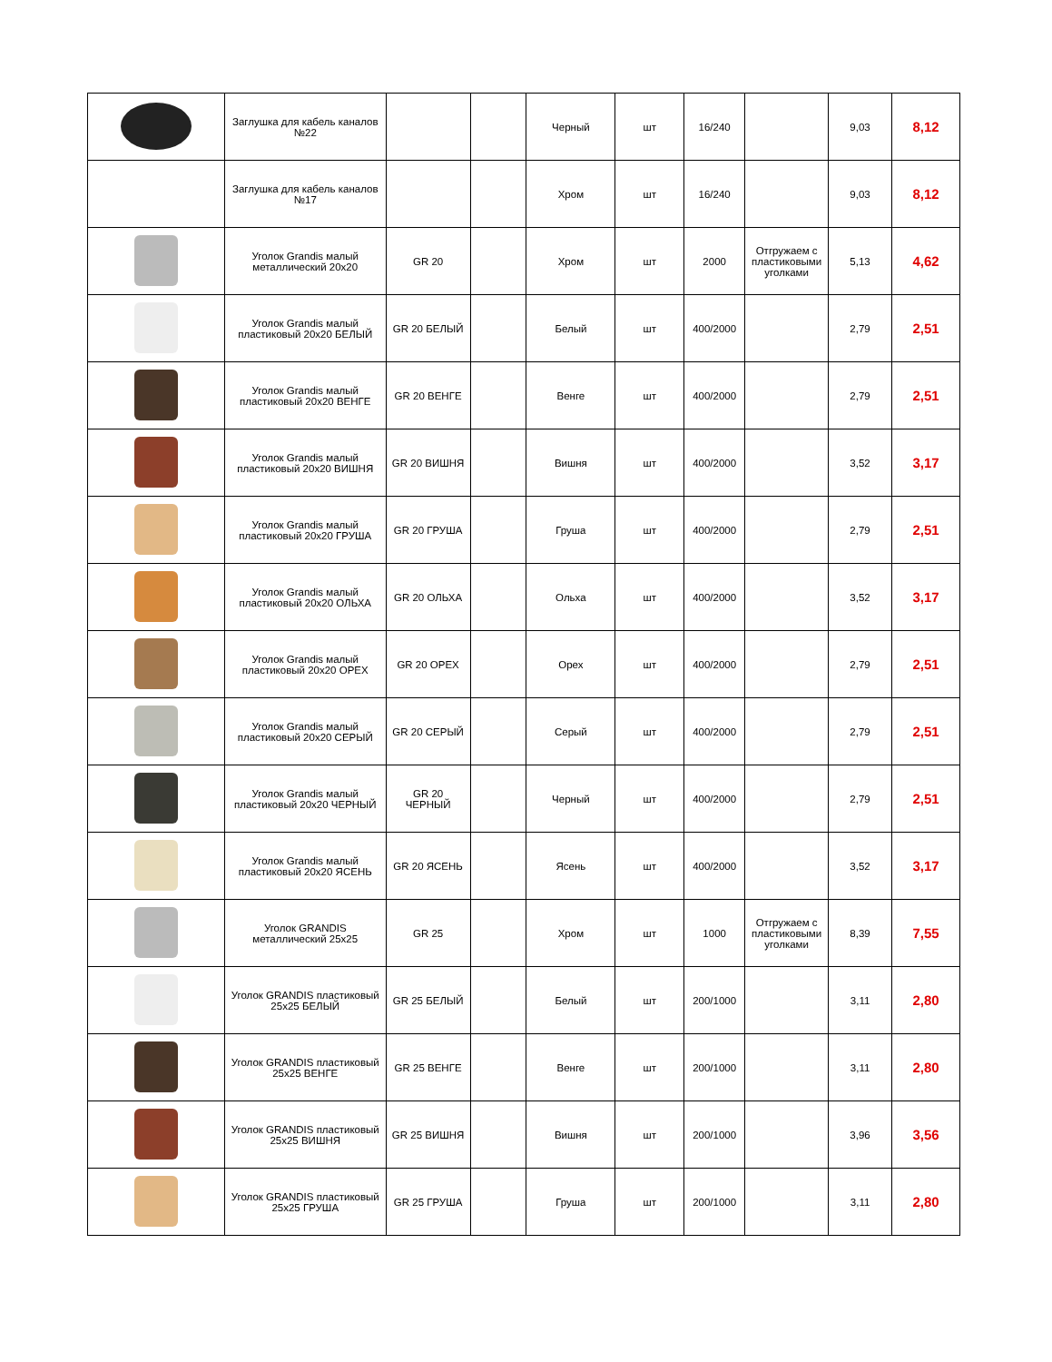| | Заглушка для кабель каналов №22 | | | Черный | шт | 16/240 | | 9,03 | 8,12 |
| | Заглушка для кабель каналов №17 | | | Хром | шт | 16/240 | | 9,03 | 8,12 |
| | Уголок Grandis малый металлический 20х20 | GR 20 | | Хром | шт | 2000 | Отгружаем с пластиковыми уголками | 5,13 | 4,62 |
| | Уголок Grandis малый пластиковый 20х20 БЕЛЫЙ | GR 20 БЕЛЫЙ | | Белый | шт | 400/2000 | | 2,79 | 2,51 |
| | Уголок Grandis малый пластиковый 20х20 ВЕНГЕ | GR 20 ВЕНГЕ | | Венге | шт | 400/2000 | | 2,79 | 2,51 |
| | Уголок Grandis малый пластиковый 20х20 ВИШНЯ | GR 20 ВИШНЯ | | Вишня | шт | 400/2000 | | 3,52 | 3,17 |
| | Уголок Grandis малый пластиковый 20х20 ГРУША | GR 20 ГРУША | | Груша | шт | 400/2000 | | 2,79 | 2,51 |
| | Уголок Grandis малый пластиковый 20х20 ОЛЬХА | GR 20 ОЛЬХА | | Ольха | шт | 400/2000 | | 3,52 | 3,17 |
| | Уголок Grandis малый пластиковый 20х20 ОРЕХ | GR 20 ОРЕХ | | Орех | шт | 400/2000 | | 2,79 | 2,51 |
| | Уголок Grandis малый пластиковый 20х20 СЕРЫЙ | GR 20 СЕРЫЙ | | Серый | шт | 400/2000 | | 2,79 | 2,51 |
| | Уголок Grandis малый пластиковый 20х20 ЧЕРНЫЙ | GR 20 ЧЕРНЫЙ | | Черный | шт | 400/2000 | | 2,79 | 2,51 |
| | Уголок Grandis малый пластиковый 20х20 ЯСЕНЬ | GR 20 ЯСЕНЬ | | Ясень | шт | 400/2000 | | 3,52 | 3,17 |
| | Уголок GRANDIS металлический 25х25 | GR 25 | | Хром | шт | 1000 | Отгружаем с пластиковыми уголками | 8,39 | 7,55 |
| | Уголок GRANDIS пластиковый 25х25 БЕЛЫЙ | GR 25 БЕЛЫЙ | | Белый | шт | 200/1000 | | 3,11 | 2,80 |
| | Уголок GRANDIS пластиковый 25х25 ВЕНГЕ | GR 25 ВЕНГЕ | | Венге | шт | 200/1000 | | 3,11 | 2,80 |
| | Уголок GRANDIS пластиковый 25х25 ВИШНЯ | GR 25 ВИШНЯ | | Вишня | шт | 200/1000 | | 3,96 | 3,56 |
| | Уголок GRANDIS пластиковый 25х25 ГРУША | GR 25 ГРУША | | Груша | шт | 200/1000 | | 3,11 | 2,80 |